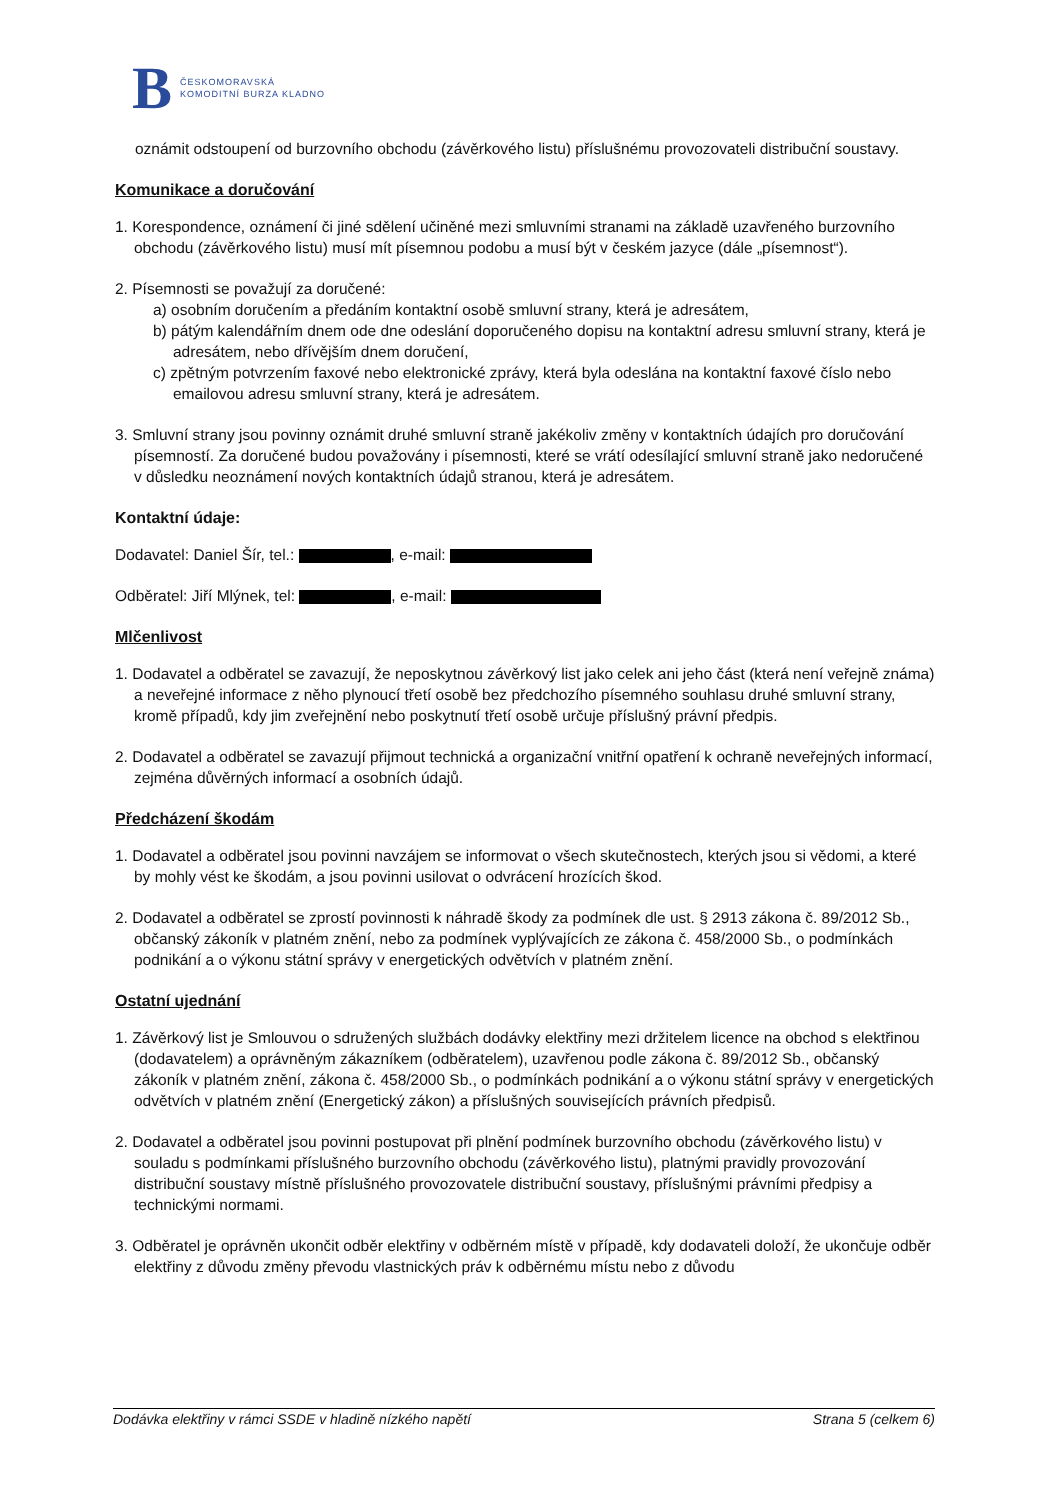B ČESKOMORAVSKÁ
KOMODITNÍ BURZA KLADNO
oznámit odstoupení od burzovního obchodu (závěrkového listu) příslušnému provozovateli distribuční soustavy.
Komunikace a doručování
1. Korespondence, oznámení či jiné sdělení učiněné mezi smluvními stranami na základě uzavřeného burzovního obchodu (závěrkového listu) musí mít písemnou podobu a musí být v českém jazyce (dále „písemnost“).
2. Písemnosti se považují za doručené:
a) osobním doručením a předáním kontaktní osobě smluvní strany, která je adresátem,
b) pátým kalendářním dnem ode dne odeslání doporučeného dopisu na kontaktní adresu smluvní strany, která je adresátem, nebo dřívějším dnem doručení,
c) zpětným potvrzením faxové nebo elektronické zprávy, která byla odeslána na kontaktní faxové číslo nebo emailovou adresu smluvní strany, která je adresátem.
3. Smluvní strany jsou povinny oznámit druhé smluvní straně jakékoliv změny v kontaktních údajích pro doručování písemností. Za doručené budou považovány i písemnosti, které se vrátí odesílající smluvní straně jako nedoručené v důsledku neoznámení nových kontaktních údajů stranou, která je adresátem.
Kontaktní údaje:
Dodavatel: Daniel Šír, tel.: , e-mail:
Odběratel: Jiří Mlýnek, tel: , e-mail:
Mlčenlivost
1. Dodavatel a odběratel se zavazují, že neposkytnou závěrkový list jako celek ani jeho část (která není veřejně známa) a neveřejné informace z něho plynoucí třetí osobě bez předchozího písemného souhlasu druhé smluvní strany, kromě případů, kdy jim zveřejnění nebo poskytnutí třetí osobě určuje příslušný právní předpis.
2. Dodavatel a odběratel se zavazují přijmout technická a organizační vnitřní opatření k ochraně neveřejných informací, zejména důvěrných informací a osobních údajů.
Předcházení škodám
1. Dodavatel a odběratel jsou povinni navzájem se informovat o všech skutečnostech, kterých jsou si vědomi, a které by mohly vést ke škodám, a jsou povinni usilovat o odvrácení hrozících škod.
2. Dodavatel a odběratel se zprostí povinnosti k náhradě škody za podmínek dle ust. § 2913 zákona č. 89/2012 Sb., občanský zákoník v platném znění, nebo za podmínek vyplývajících ze zákona č. 458/2000 Sb., o podmínkách podnikání a o výkonu státní správy v energetických odvětvích v platném znění.
Ostatní ujednání
1. Závěrkový list je Smlouvou o sdružených službách dodávky elektřiny mezi držitelem licence na obchod s elektřinou (dodavatelem) a oprávněným zákazníkem (odběratelem), uzavřenou podle zákona č. 89/2012 Sb., občanský zákoník v platném znění, zákona č. 458/2000 Sb., o podmínkách podnikání a o výkonu státní správy v energetických odvětvích v platném znění (Energetický zákon) a příslušných souvisejících právních předpisů.
2. Dodavatel a odběratel jsou povinni postupovat při plnění podmínek burzovního obchodu (závěrkového listu) v souladu s podmínkami příslušného burzovního obchodu (závěrkového listu), platnými pravidly provozování distribuční soustavy místně příslušného provozovatele distribuční soustavy, příslušnými právními předpisy a technickými normami.
3. Odběratel je oprávněn ukončit odběr elektřiny v odběrném místě v případě, kdy dodavateli doloží, že ukončuje odběr elektřiny z důvodu změny převodu vlastnických práv k odběrnému místu nebo z důvodu
Dodávka elektřiny v rámci SSDE v hladině nízkého napětí Strana 5 (celkem 6)